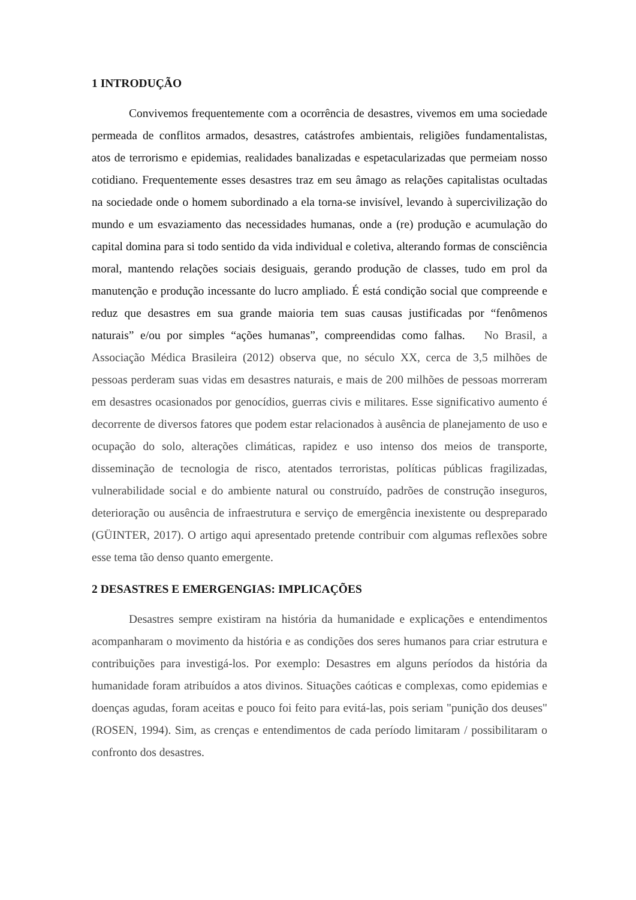1 INTRODUÇÃO
Convivemos frequentemente com a ocorrência de desastres, vivemos em uma sociedade permeada de conflitos armados, desastres, catástrofes ambientais, religiões fundamentalistas, atos de terrorismo e epidemias, realidades banalizadas e espetacularizadas que permeiam nosso cotidiano. Frequentemente esses desastres traz em seu âmago as relações capitalistas ocultadas na sociedade onde o homem subordinado a ela torna-se invisível, levando à supercivilização do mundo e um esvaziamento das necessidades humanas, onde a (re) produção e acumulação do capital domina para si todo sentido da vida individual e coletiva, alterando formas de consciência moral, mantendo relações sociais desiguais, gerando produção de classes, tudo em prol da manutenção e produção incessante do lucro ampliado. É está condição social que compreende e reduz que desastres em sua grande maioria tem suas causas justificadas por “fenômenos naturais” e/ou por simples “ações humanas”, compreendidas como falhas. No Brasil, a Associação Médica Brasileira (2012) observa que, no século XX, cerca de 3,5 milhões de pessoas perderam suas vidas em desastres naturais, e mais de 200 milhões de pessoas morreram em desastres ocasionados por genocídios, guerras civis e militares. Esse significativo aumento é decorrente de diversos fatores que podem estar relacionados à ausência de planejamento de uso e ocupação do solo, alterações climáticas, rapidez e uso intenso dos meios de transporte, disseminação de tecnologia de risco, atentados terroristas, políticas públicas fragilizadas, vulnerabilidade social e do ambiente natural ou construído, padrões de construção inseguros, deterioração ou ausência de infraestrutura e serviço de emergência inexistente ou despreparado (GÜINTER, 2017). O artigo aqui apresentado pretende contribuir com algumas reflexões sobre esse tema tão denso quanto emergente.
2 DESASTRES E EMERGENGIAS: IMPLICAÇÕES
Desastres sempre existiram na história da humanidade e explicações e entendimentos acompanharam o movimento da história e as condições dos seres humanos para criar estrutura e contribuições para investigá-los. Por exemplo: Desastres em alguns períodos da história da humanidade foram atribuídos a atos divinos. Situações caóticas e complexas, como epidemias e doenças agudas, foram aceitas e pouco foi feito para evitá-las, pois seriam "punição dos deuses" (ROSEN, 1994). Sim, as crenças e entendimentos de cada período limitaram / possibilitaram o confronto dos desastres.